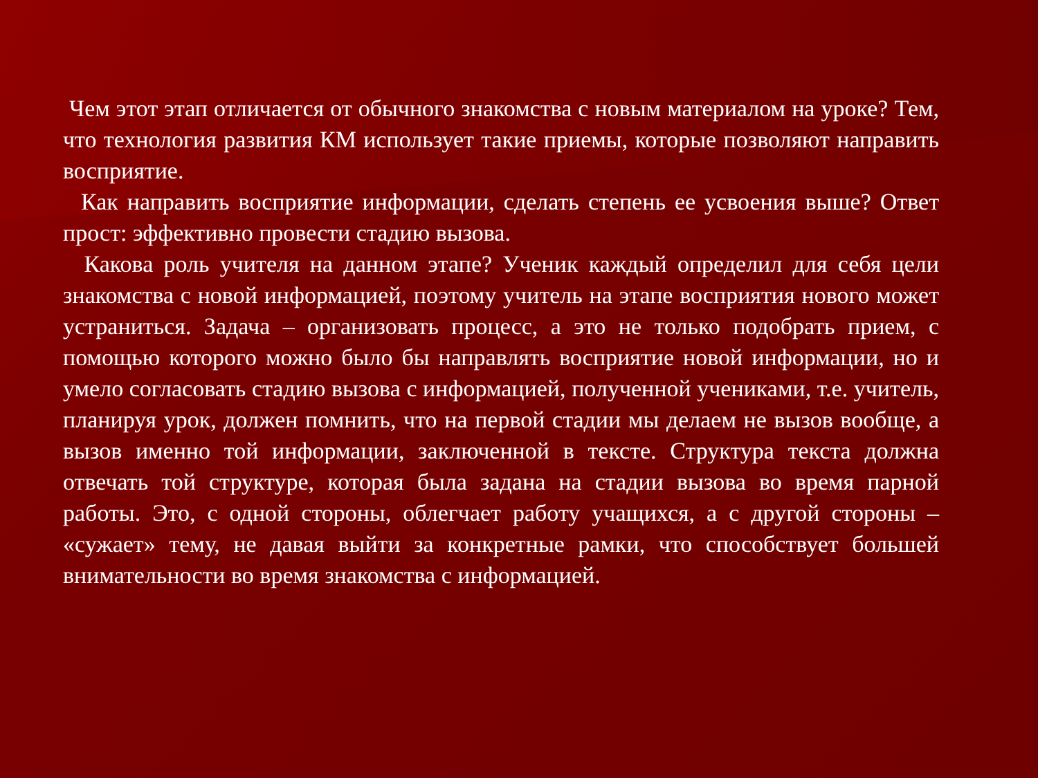Чем этот этап отличается от обычного знакомства с новым материалом на уроке? Тем, что технология развития КМ использует такие приемы, которые позволяют направить восприятие.
Как направить восприятие информации, сделать степень ее усвоения выше? Ответ прост: эффективно провести стадию вызова.
Какова роль учителя на данном этапе? Ученик каждый определил для себя цели знакомства с новой информацией, поэтому учитель на этапе восприятия нового может устраниться. Задача – организовать процесс, а это не только подобрать прием, с помощью которого можно было бы направлять восприятие новой информации, но и умело согласовать стадию вызова с информацией, полученной учениками, т.е. учитель, планируя урок, должен помнить, что на первой стадии мы делаем не вызов вообще, а вызов именно той информации, заключенной в тексте. Структура текста должна отвечать той структуре, которая была задана на стадии вызова во время парной работы. Это, с одной стороны, облегчает работу учащихся, а с другой стороны – «сужает» тему, не давая выйти за конкретные рамки, что способствует большей внимательности во время знакомства с информацией.